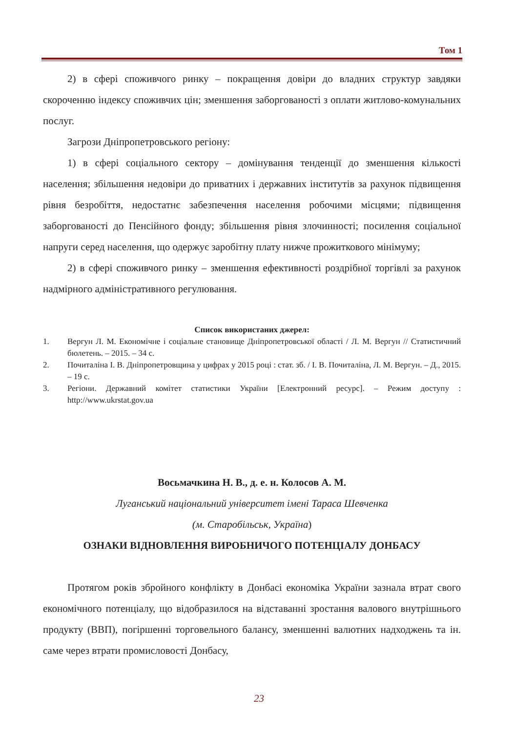Том 1
2) в сфері споживчого ринку – покращення довіри до владних структур завдяки скороченню індексу споживчих цін; зменшення заборгованості з оплати житлово-комунальних послуг.
Загрози Дніпропетровського регіону:
1) в сфері соціального сектору – домінування тенденції до зменшення кількості населення; збільшення недовіри до приватних і державних інститутів за рахунок підвищення рівня безробіття, недостатнє забезпечення населення робочими місцями; підвищення заборгованості до Пенсійного фонду; збільшення рівня злочинності; посилення соціальної напруги серед населення, що одержує заробітну плату нижче прожиткового мінімуму;
2) в сфері споживчого ринку – зменшення ефективності роздрібної торгівлі за рахунок надмірного адміністративного регулювання.
Список використаних джерел:
1. Вергун Л. М. Економічне і соціальне становище Дніпропетровської області / Л. М. Вергун // Статистичний бюлетень. – 2015. – 34 с.
2. Почиталіна І. В. Дніпропетровщина у цифрах у 2015 році : стат. зб. / І. В. Почиталіна, Л. М. Вергун. – Д., 2015. – 19 с.
3. Регіони. Державний комітет статистики України [Електронний ресурс]. – Режим доступу : http://www.ukrstat.gov.ua
Восьмачкина Н. В., д. е. н. Колосов А. М.
Луганський національний університет імені Тараса Шевченка
(м. Старобільськ, Україна)
ОЗНАКИ ВІДНОВЛЕННЯ ВИРОБНИЧОГО ПОТЕНЦІАЛУ ДОНБАСУ
Протягом років збройного конфлікту в Донбасі економіка України зазнала втрат свого економічного потенціалу, що відобразилося на відставанні зростання валового внутрішнього продукту (ВВП), погіршенні торговельного балансу, зменшенні валютних надходжень та ін. саме через втрати промисловості Донбасу,
23